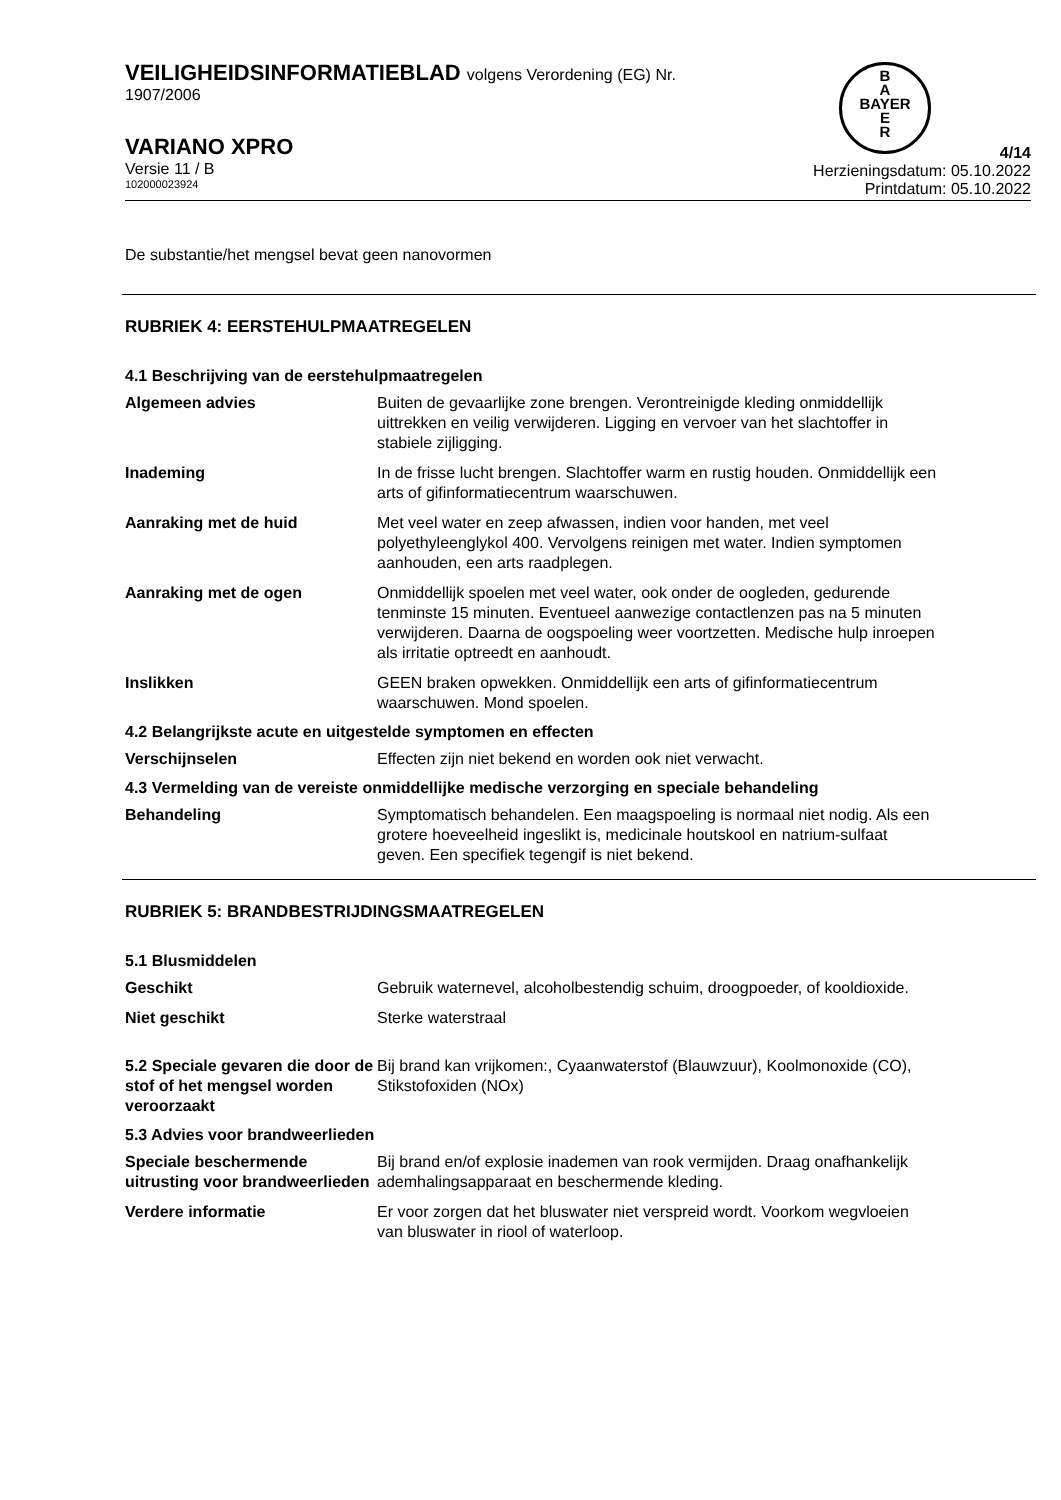VEILIGHEIDSINFORMATIEBLAD volgens Verordening (EG) Nr.
1907/2006
B
A
BAYER
E
R
VARIANO XPRO
Versie 11 / B
102000023924
4/14
Herzieningsdatum: 05.10.2022
Printdatum: 05.10.2022
De substantie/het mengsel bevat geen nanovormen
RUBRIEK 4: EERSTEHULPMAATREGELEN
4.1 Beschrijving van de eerstehulpmaatregelen
Algemeen advies Buiten de gevaarlijke zone brengen. Verontreinigde kleding onmiddellijk uittrekken en veilig verwijderen. Ligging en vervoer van het slachtoffer in stabiele zijligging.
Inademing In de frisse lucht brengen. Slachtoffer warm en rustig houden. Onmiddellijk een arts of gifinformatiecentrum waarschuwen.
Aanraking met de huid Met veel water en zeep afwassen, indien voor handen, met veel polyethyleenglykol 400. Vervolgens reinigen met water. Indien symptomen aanhouden, een arts raadplegen.
Aanraking met de ogen Onmiddellijk spoelen met veel water, ook onder de oogleden, gedurende tenminste 15 minuten. Eventueel aanwezige contactlenzen pas na 5 minuten verwijderen. Daarna de oogspoeling weer voortzetten. Medische hulp inroepen als irritatie optreedt en aanhoudt.
Inslikken GEEN braken opwekken. Onmiddellijk een arts of gifinformatiecentrum waarschuwen. Mond spoelen.
4.2 Belangrijkste acute en uitgestelde symptomen en effecten
Verschijnselen Effecten zijn niet bekend en worden ook niet verwacht.
4.3 Vermelding van de vereiste onmiddellijke medische verzorging en speciale behandeling
Behandeling Symptomatisch behandelen. Een maagspoeling is normaal niet nodig. Als een grotere hoeveelheid ingeslikt is, medicinale houtskool en natrium-sulfaat geven. Een specifiek tegengif is niet bekend.
RUBRIEK 5: BRANDBESTRIJDINGSMAATREGELEN
5.1 Blusmiddelen
Geschikt Gebruik waternevel, alcoholbestendig schuim, droogpoeder, of kooldioxide.
Niet geschikt Sterke waterstraal
5.2 Speciale gevaren die door de stof of het mengsel worden veroorzaakt
Bij brand kan vrijkomen:, Cyaanwaterstof (Blauwzuur), Koolmonoxide (CO), Stikstofoxiden (NOx)
5.3 Advies voor brandweerlieden
Speciale beschermende uitrusting voor brandweerlieden
Bij brand en/of explosie inademen van rook vermijden. Draag onafhankelijk ademhalingsapparaat en beschermende kleding.
Verdere informatie Er voor zorgen dat het bluswater niet verspreid wordt. Voorkom wegvloeien van bluswater in riool of waterloop.